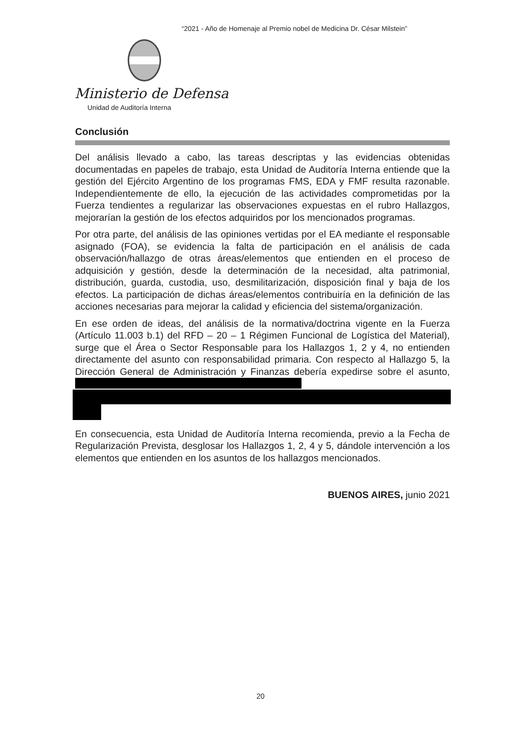“2021 - Año de Homenaje al Premio nobel de Medicina Dr. César Milstein”
Ministerio de Defensa
Unidad de Auditoría Interna
Conclusión
Del análisis llevado a cabo, las tareas descriptas y las evidencias obtenidas documentadas en papeles de trabajo, esta Unidad de Auditoría Interna entiende que la gestión del Ejército Argentino de los programas FMS, EDA y FMF resulta razonable. Independientemente de ello, la ejecución de las actividades comprometidas por la Fuerza tendientes a regularizar las observaciones expuestas en el rubro Hallazgos, mejorarían la gestión de los efectos adquiridos por los mencionados programas.
Por otra parte, del análisis de las opiniones vertidas por el EA mediante el responsable asignado (FOA), se evidencia la falta de participación en el análisis de cada observación/hallazgo de otras áreas/elementos que entienden en el proceso de adquisición y gestión, desde la determinación de la necesidad, alta patrimonial, distribución, guarda, custodia, uso, desmilitarización, disposición final y baja de los efectos. La participación de dichas áreas/elementos contribuiría en la definición de las acciones necesarias para mejorar la calidad y eficiencia del sistema/organización.
En ese orden de ideas, del análisis de la normativa/doctrina vigente en la Fuerza (Artículo 11.003 b.1) del RFD – 20 – 1 Régimen Funcional de Logística del Material), surge que el Área o Sector Responsable para los Hallazgos 1, 2 y 4, no entienden directamente del asunto con responsabilidad primaria. Con respecto al Hallazgo 5, la Dirección General de Administración y Finanzas debería expedirse sobre el asunto,
En consecuencia, esta Unidad de Auditoría Interna recomienda, previo a la Fecha de Regularización Prevista, desglosar los Hallazgos 1, 2, 4 y 5, dándole intervención a los elementos que entienden en los asuntos de los hallazgos mencionados.
BUENOS AIRES, junio 2021
20